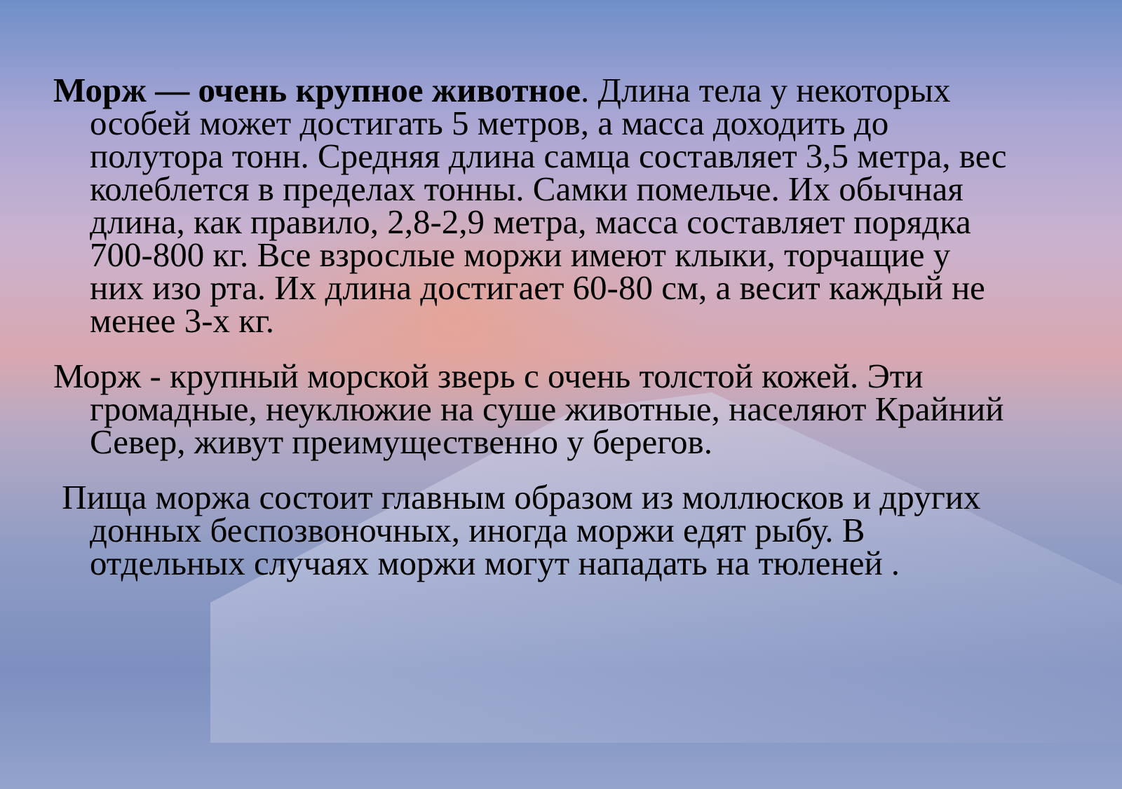Морж — очень крупное животное. Длина тела у некоторых особей может достигать 5 метров, а масса доходить до полутора тонн. Средняя длина самца составляет 3,5 метра, вес колеблется в пределах тонны. Самки помельче. Их обычная длина, как правило, 2,8-2,9 метра, масса составляет порядка 700-800 кг. Все взрослые моржи имеют клыки, торчащие у них изо рта. Их длина достигает 60-80 см, а весит каждый не менее 3-х кг.
Морж - крупный морской зверь с очень толстой кожей. Эти громадные, неуклюжие на суше животные, населяют Крайний Север, живут преимущественно у берегов.
Пища моржа состоит главным образом из моллюсков и других донных беспозвоночных, иногда моржи едят рыбу. В отдельных случаях моржи могут нападать на тюленей .